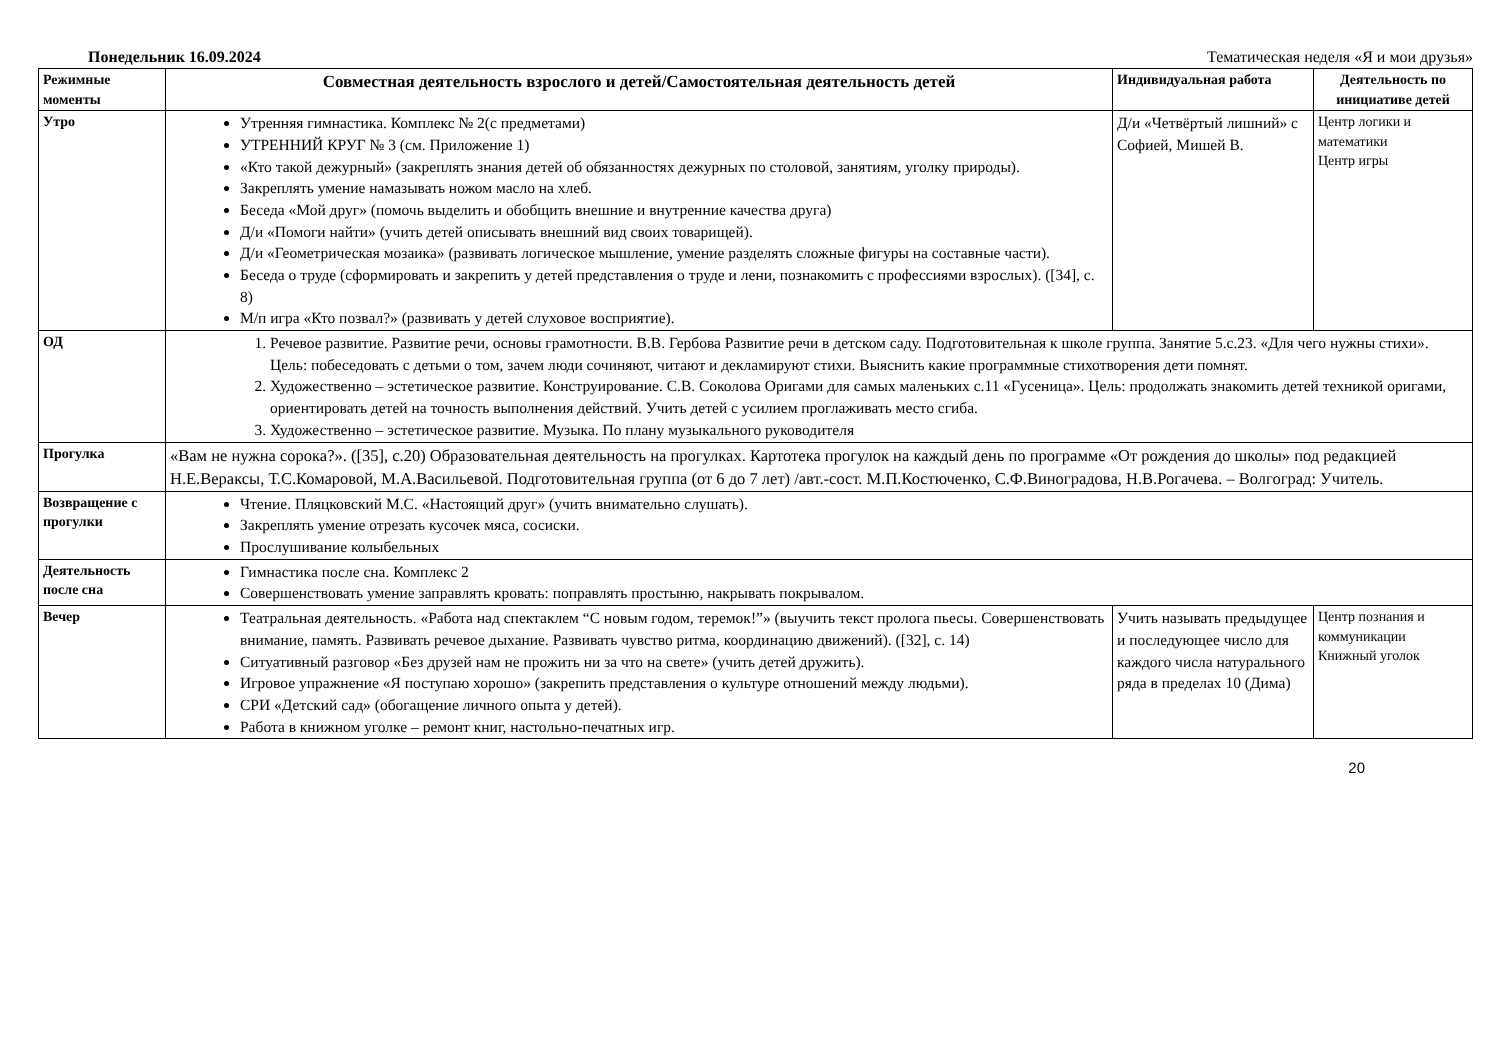Понедельник 16.09.2024 Тематическая неделя «Я и мои друзья»
| Режимные моменты | Совместная деятельность взрослого и детей/Самостоятельная деятельность детей | Индивидуальная работа | Деятельность по инициативе детей |
| --- | --- | --- | --- |
| Утро | Утренняя гимнастика. Комплекс № 2(с предметами) УТРЕННИЙ КРУГ № 3 (см. Приложение 1) «Кто такой дежурный» (закреплять знания детей об обязанностях дежурных по столовой, занятиям, уголку природы). Закреплять умение намазывать ножом масло на хлеб. Беседа «Мой друг» (помочь выделить и обобщить внешние и внутренние качества друга) Д/и «Помоги найти» (учить детей описывать внешний вид своих товарищей). Д/и «Геометрическая мозаика» (развивать логическое мышление, умение разделять сложные фигуры на составные части). Беседа о труде (сформировать и закрепить у детей представления о труде и лени, познакомить с профессиями взрослых). ([34], с. 8) М/п игра «Кто позвал?» (развивать у детей слуховое восприятие). | Д/и «Четвёртый лишний» с Софией, Мишей В. | Центр логики и математики Центр игры |
| ОД | 1. Речевое развитие. Развитие речи, основы грамотности. В.В. Гербова Развитие речи в детском саду. Подготовительная к школе группа. Занятие 5.с.23. «Для чего нужны стихи». Цель: побеседовать с детьми о том, зачем люди сочиняют, читают и декламируют стихи. Выяснить какие программные стихотворения дети помнят. 2. Художественно – эстетическое развитие. Конструирование. С.В. Соколова Оригами для самых маленьких с.11 «Гусеница». Цель: продолжать знакомить детей техникой оригами, ориентировать детей на точность выполнения действий. Учить детей с усилием проглаживать место сгиба. 3. Художественно – эстетическое развитие. Музыка. По плану музыкального руководителя | | |
| Прогулка | «Вам не нужна сорока?». ([35], с.20) Образовательная деятельность на прогулках. Картотека прогулок на каждый день по программе «От рождения до школы» под редакцией Н.Е.Вераксы, Т.С.Комаровой, М.А.Васильевой. Подготовительная группа (от 6 до 7 лет) /авт.-сост. М.П.Костюченко, С.Ф.Виноградова, Н.В.Рогачева. – Волгоград: Учитель. | | |
| Возвращение с прогулки | Чтение. Пляцковский М.С. «Настоящий друг» (учить внимательно слушать). Закреплять умение отрезать кусочек мяса, сосиски. Прослушивание колыбельных | | |
| Деятельность после сна | Гимнастика после сна. Комплекс 2 Совершенствовать умение заправлять кровать: поправлять простыню, накрывать покрывалом. | | |
| Вечер | Театральная деятельность. «Работа над спектаклем “С новым годом, теремок!”» (выучить текст пролога пьесы. Совершенствовать внимание, память. Развивать речевое дыхание. Развивать чувство ритма, координацию движений). ([32], с. 14) Ситуативный разговор «Без друзей нам не прожить ни за что на свете» (учить детей дружить). Игровое упражнение «Я поступаю хорошо» (закрепить представления о культуре отношений между людьми). СРИ «Детский сад» (обогащение личного опыта у детей). Работа в книжном уголке – ремонт книг, настольно-печатных игр. | Учить называть предыдущее и последующее число для каждого числа натурального ряда в пределах 10 (Дима) | Центр познания и коммуникации Книжный уголок |
20